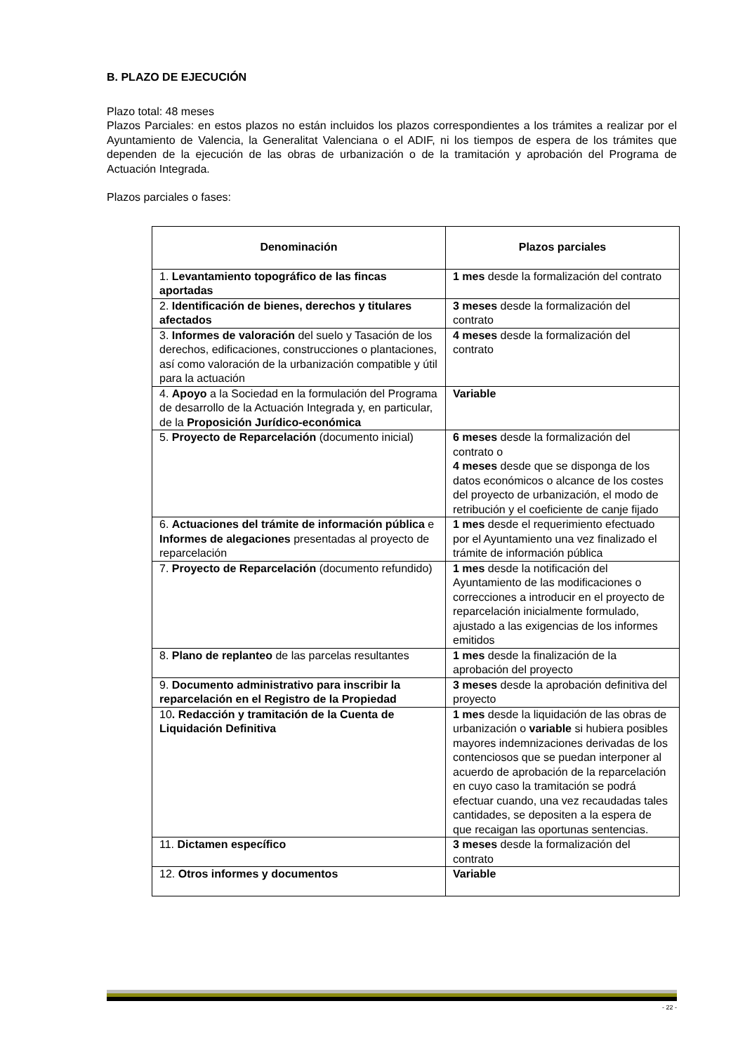B. PLAZO DE EJECUCIÓN
Plazo total: 48 meses
Plazos Parciales: en estos plazos no están incluidos los plazos correspondientes a los trámites a realizar por el Ayuntamiento de Valencia, la Generalitat Valenciana o el ADIF, ni los tiempos de espera de los trámites que dependen de la ejecución de las obras de urbanización o de la tramitación y aprobación del Programa de Actuación Integrada.
Plazos parciales o fases:
| Denominación | Plazos parciales |
| --- | --- |
| 1. Levantamiento topográfico de las fincas aportadas | 1 mes desde la formalización del contrato |
| 2. Identificación de bienes, derechos y titulares afectados | 3 meses desde la formalización del contrato |
| 3. Informes de valoración del suelo y Tasación de los derechos, edificaciones, construcciones o plantaciones, así como valoración de la urbanización compatible y útil para la actuación | 4 meses desde la formalización del contrato |
| 4. Apoyo a la Sociedad en la formulación del Programa de desarrollo de la Actuación Integrada y, en particular, de la Proposición Jurídico-económica | Variable |
| 5. Proyecto de Reparcelación (documento inicial) | 6 meses desde la formalización del contrato o 4 meses desde que se disponga de los datos económicos o alcance de los costes del proyecto de urbanización, el modo de retribución y el coeficiente de canje fijado |
| 6. Actuaciones del trámite de información pública e Informes de alegaciones presentadas al proyecto de reparcelación | 1 mes desde el requerimiento efectuado por el Ayuntamiento una vez finalizado el trámite de información pública |
| 7. Proyecto de Reparcelación (documento refundido) | 1 mes desde la notificación del Ayuntamiento de las modificaciones o correcciones a introducir en el proyecto de reparcelación inicialmente formulado, ajustado a las exigencias de los informes emitidos |
| 8. Plano de replanteo de las parcelas resultantes | 1 mes desde la finalización de la aprobación del proyecto |
| 9. Documento administrativo para inscribir la reparcelación en el Registro de la Propiedad | 3 meses desde la aprobación definitiva del proyecto |
| 10 . Redacción y tramitación de la Cuenta de Liquidación Definitiva | 1 mes desde la liquidación de las obras de urbanización o variable si hubiera posibles mayores indemnizaciones derivadas de los contenciosos que se puedan interponer al acuerdo de aprobación de la reparcelación en cuyo caso la tramitación se podrá efectuar cuando, una vez recaudadas tales cantidades, se depositen a la espera de que recaigan las oportunas sentencias. |
| 11. Dictamen específico | 3 meses desde la formalización del contrato |
| 12. Otros informes y documentos | Variable |
- 22 -